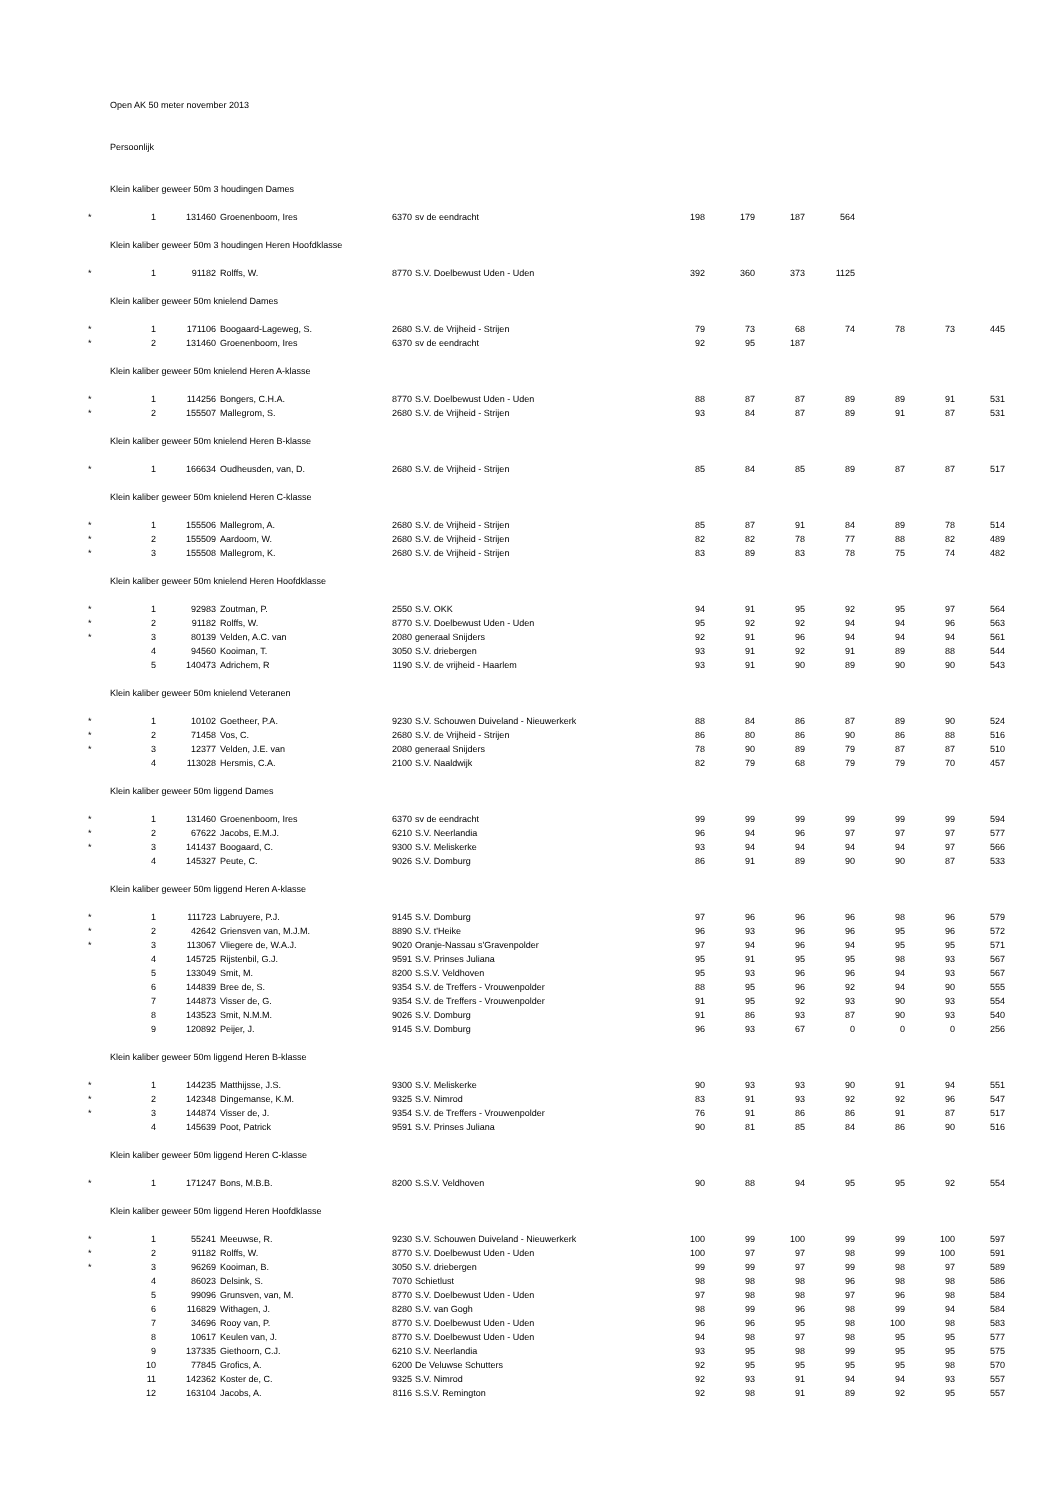Open AK 50 meter november 2013
Persoonlijk
Klein kaliber geweer 50m 3 houdingen Dames
| * | 1 | 131460 | Groenenboom, Ires | 6370 | sv de eendracht | 198 | 179 | 187 | 564 |
Klein kaliber geweer 50m 3 houdingen Heren Hoofdklasse
| * | 1 | 91182 | Rolffs, W. | 8770 | S.V. Doelbewust Uden - Uden | 392 | 360 | 373 | 1125 |
Klein kaliber geweer 50m knielend Dames
| * | 1 | 171106 | Boogaard-Lageweg, S. | 2680 | S.V. de Vrijheid - Strijen | 79 | 73 | 68 | 74 | 78 | 73 | 445 |
| * | 2 | 131460 | Groenenboom, Ires | 6370 | sv de eendracht | 92 | 95 | 187 | | | | |
Klein kaliber geweer 50m knielend Heren A-klasse
| * | 1 | 114256 | Bongers, C.H.A. | 8770 | S.V. Doelbewust Uden - Uden | 88 | 87 | 87 | 89 | 89 | 91 | 531 |
| * | 2 | 155507 | Mallegrom, S. | 2680 | S.V. de Vrijheid - Strijen | 93 | 84 | 87 | 89 | 91 | 87 | 531 |
Klein kaliber geweer 50m knielend Heren B-klasse
| * | 1 | 166634 | Oudheusden, van, D. | 2680 | S.V. de Vrijheid - Strijen | 85 | 84 | 85 | 89 | 87 | 87 | 517 |
Klein kaliber geweer 50m knielend Heren C-klasse
| * | 1 | 155506 | Mallegrom, A. | 2680 | S.V. de Vrijheid - Strijen | 85 | 87 | 91 | 84 | 89 | 78 | 514 |
| * | 2 | 155509 | Aardoom, W. | 2680 | S.V. de Vrijheid - Strijen | 82 | 82 | 78 | 77 | 88 | 82 | 489 |
| * | 3 | 155508 | Mallegrom, K. | 2680 | S.V. de Vrijheid - Strijen | 83 | 89 | 83 | 78 | 75 | 74 | 482 |
Klein kaliber geweer 50m knielend Heren Hoofdklasse
| * | 1 | 92983 | Zoutman, P. | 2550 | S.V. OKK | 94 | 91 | 95 | 92 | 95 | 97 | 564 |
| * | 2 | 91182 | Rolffs, W. | 8770 | S.V. Doelbewust Uden - Uden | 95 | 92 | 92 | 94 | 94 | 96 | 563 |
| * | 3 | 80139 | Velden, A.C. van | 2080 | generaal Snijders | 92 | 91 | 96 | 94 | 94 | 94 | 561 |
| | 4 | 94560 | Kooiman, T. | 3050 | S.V. driebergen | 93 | 91 | 92 | 91 | 89 | 88 | 544 |
| | 5 | 140473 | Adrichem, R | 1190 | S.V. de vrijheid - Haarlem | 93 | 91 | 90 | 89 | 90 | 90 | 543 |
Klein kaliber geweer 50m knielend Veteranen
| * | 1 | 10102 | Goetheer, P.A. | 9230 | S.V. Schouwen Duiveland - Nieuwerkerk | 88 | 84 | 86 | 87 | 89 | 90 | 524 |
| * | 2 | 71458 | Vos, C. | 2680 | S.V. de Vrijheid - Strijen | 86 | 80 | 86 | 90 | 86 | 88 | 516 |
| * | 3 | 12377 | Velden, J.E. van | 2080 | generaal Snijders | 78 | 90 | 89 | 79 | 87 | 87 | 510 |
| | 4 | 113028 | Hersmis, C.A. | 2100 | S.V. Naaldwijk | 82 | 79 | 68 | 79 | 79 | 70 | 457 |
Klein kaliber geweer 50m liggend Dames
| * | 1 | 131460 | Groenenboom, Ires | 6370 | sv de eendracht | 99 | 99 | 99 | 99 | 99 | 99 | 594 |
| * | 2 | 67622 | Jacobs, E.M.J. | 6210 | S.V. Neerlandia | 96 | 94 | 96 | 97 | 97 | 97 | 577 |
| * | 3 | 141437 | Boogaard, C. | 9300 | S.V. Meliskerke | 93 | 94 | 94 | 94 | 94 | 97 | 566 |
| | 4 | 145327 | Peute, C. | 9026 | S.V. Domburg | 86 | 91 | 89 | 90 | 90 | 87 | 533 |
Klein kaliber geweer 50m liggend Heren A-klasse
| * | 1 | 111723 | Labruyere, P.J. | 9145 | S.V. Domburg | 97 | 96 | 96 | 96 | 98 | 96 | 579 |
| * | 2 | 42642 | Griensven van, M.J.M. | 8890 | S.V. t'Heike | 96 | 93 | 96 | 96 | 95 | 96 | 572 |
| * | 3 | 113067 | Vliegere de, W.A.J. | 9020 | Oranje-Nassau s'Gravenpolder | 97 | 94 | 96 | 94 | 95 | 95 | 571 |
| | 4 | 145725 | Rijstenbil, G.J. | 9591 | S.V. Prinses Juliana | 95 | 91 | 95 | 95 | 98 | 93 | 567 |
| | 5 | 133049 | Smit, M. | 8200 | S.S.V. Veldhoven | 95 | 93 | 96 | 96 | 94 | 93 | 567 |
| | 6 | 144839 | Bree de, S. | 9354 | S.V. de Treffers - Vrouwenpolder | 88 | 95 | 96 | 92 | 94 | 90 | 555 |
| | 7 | 144873 | Visser de, G. | 9354 | S.V. de Treffers - Vrouwenpolder | 91 | 95 | 92 | 93 | 90 | 93 | 554 |
| | 8 | 143523 | Smit, N.M.M. | 9026 | S.V. Domburg | 91 | 86 | 93 | 87 | 90 | 93 | 540 |
| | 9 | 120892 | Peijer, J. | 9145 | S.V. Domburg | 96 | 93 | 67 | 0 | 0 | 0 | 256 |
Klein kaliber geweer 50m liggend Heren B-klasse
| * | 1 | 144235 | Matthijsse, J.S. | 9300 | S.V. Meliskerke | 90 | 93 | 93 | 90 | 91 | 94 | 551 |
| * | 2 | 142348 | Dingemanse, K.M. | 9325 | S.V. Nimrod | 83 | 91 | 93 | 92 | 92 | 96 | 547 |
| * | 3 | 144874 | Visser de, J. | 9354 | S.V. de Treffers - Vrouwenpolder | 76 | 91 | 86 | 86 | 91 | 87 | 517 |
| | 4 | 145639 | Poot, Patrick | 9591 | S.V. Prinses Juliana | 90 | 81 | 85 | 84 | 86 | 90 | 516 |
Klein kaliber geweer 50m liggend Heren C-klasse
| * | 1 | 171247 | Bons, M.B.B. | 8200 | S.S.V. Veldhoven | 90 | 88 | 94 | 95 | 95 | 92 | 554 |
Klein kaliber geweer 50m liggend Heren Hoofdklasse
| * | 1 | 55241 | Meeuwse, R. | 9230 | S.V. Schouwen Duiveland - Nieuwerkerk | 100 | 99 | 100 | 99 | 99 | 100 | 597 |
| * | 2 | 91182 | Rolffs, W. | 8770 | S.V. Doelbewust Uden - Uden | 100 | 97 | 97 | 98 | 99 | 100 | 591 |
| * | 3 | 96269 | Kooiman, B. | 3050 | S.V. driebergen | 99 | 99 | 97 | 99 | 98 | 97 | 589 |
| | 4 | 86023 | Delsink, S. | 7070 | Schietlust | 98 | 98 | 98 | 96 | 98 | 98 | 586 |
| | 5 | 99096 | Grunsven, van, M. | 8770 | S.V. Doelbewust Uden - Uden | 97 | 98 | 98 | 97 | 96 | 98 | 584 |
| | 6 | 116829 | Withagen, J. | 8280 | S.V. van Gogh | 98 | 99 | 96 | 98 | 99 | 94 | 584 |
| | 7 | 34696 | Rooy van, P. | 8770 | S.V. Doelbewust Uden - Uden | 96 | 96 | 95 | 98 | 100 | 98 | 583 |
| | 8 | 10617 | Keulen van, J. | 8770 | S.V. Doelbewust Uden - Uden | 94 | 98 | 97 | 98 | 95 | 95 | 577 |
| | 9 | 137335 | Giethoorn, C.J. | 6210 | S.V. Neerlandia | 93 | 95 | 98 | 99 | 95 | 95 | 575 |
| | 10 | 77845 | Grofics, A. | 6200 | De Veluwse Schutters | 92 | 95 | 95 | 95 | 95 | 98 | 570 |
| | 11 | 142362 | Koster de, C. | 9325 | S.V. Nimrod | 92 | 93 | 91 | 94 | 94 | 93 | 557 |
| | 12 | 163104 | Jacobs, A. | 8116 | S.S.V. Remington | 92 | 98 | 91 | 89 | 92 | 95 | 557 |